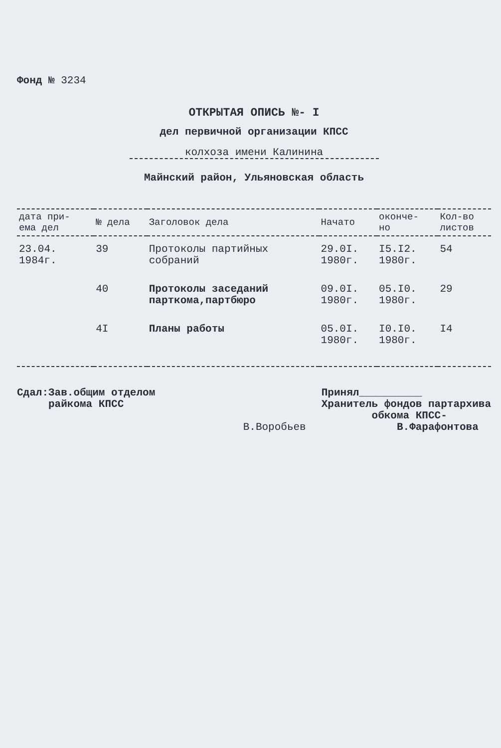Фонд № 3234
ОТКРЫТАЯ ОПИСЬ №- I
дел первичной организации КПСС
колхоза имени Калинина
Майнский район, Ульяновская область
| дата при- ема дел | № дела | Заголовок дела | Начато | оконче- но | Кол-во листов |
| --- | --- | --- | --- | --- | --- |
| 23.04. 1984г. | 39 | Протоколы партийных собраний | 29.0I. 1980г. | I5.I2. 1980г. | 54 |
| | 40 | Протоколы заседаний парткома,партбюро | 09.0I. 1980г. | 05.I0. 1980г. | 29 |
| | 4I | Планы работы | 05.0I. 1980г. | I0.I0. 1980г. | I4 |
Сдал:Зав.общим отделом
райкома КПСС
В.Воробьев
Принял__________
Хранитель фондов партархива
обкома КПСС-
В.Фарафонтова